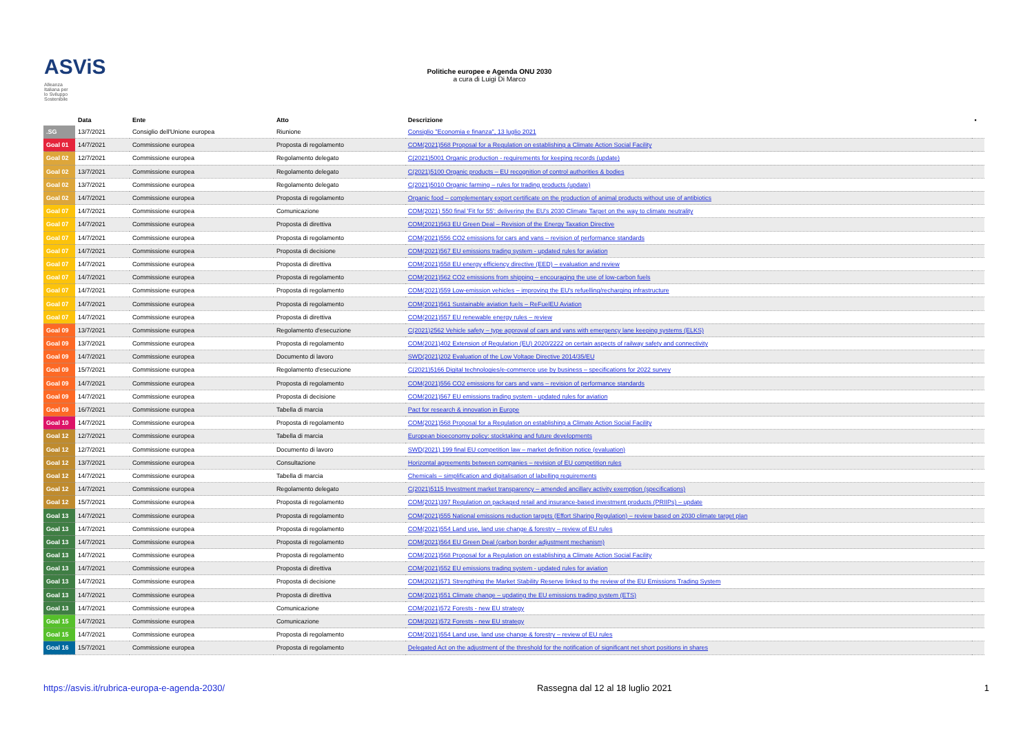ASViS Alleanza Italiana per lo Sviluppo Sostenibile
Politiche europee e Agenda ONU 2030
a cura di Luigi Di Marco
| | Data | Ente | Atto | Descrizione | ▪ |
| --- | --- | --- | --- | --- | --- |
| .SG | 13/7/2021 | Consiglio dell'Unione europea | Riunione | Consiglio "Economia e finanza", 13 luglio 2021 | |
| Goal 01 | 14/7/2021 | Commissione europea | Proposta di regolamento | COM(2021)568 Proposal for a Regulation on establishing a Climate Action Social Facility | |
| Goal 02 | 12/7/2021 | Commissione europea | Regolamento delegato | C(2021)5001 Organic production - requirements for keeping records (update) | |
| Goal 02 | 13/7/2021 | Commissione europea | Regolamento delegato | C(2021)5100 Organic products – EU recognition of control authorities & bodies | |
| Goal 02 | 13/7/2021 | Commissione europea | Regolamento delegato | C(2021)5010 Organic farming – rules for trading products (update) | |
| Goal 02 | 14/7/2021 | Commissione europea | Proposta di regolamento | Organic food – complementary export certificate on the production of animal products without use of antibiotics | |
| Goal 07 | 14/7/2021 | Commissione europea | Comunicazione | COM(2021) 550 final 'Fit for 55': delivering the EU's 2030 Climate Target on the way to climate neutrality | |
| Goal 07 | 14/7/2021 | Commissione europea | Proposta di direttiva | COM(2021)563 EU Green Deal – Revision of the Energy Taxation Directive | |
| Goal 07 | 14/7/2021 | Commissione europea | Proposta di regolamento | COM(2021)556 CO2 emissions for cars and vans – revision of performance standards | |
| Goal 07 | 14/7/2021 | Commissione europea | Proposta di decisione | COM(2021)567 EU emissions trading system - updated rules for aviation | |
| Goal 07 | 14/7/2021 | Commissione europea | Proposta di direttiva | COM(2021)558 EU energy efficiency directive (EED) – evaluation and review | |
| Goal 07 | 14/7/2021 | Commissione europea | Proposta di regolamento | COM(2021)562 CO2 emissions from shipping – encouraging the use of low-carbon fuels | |
| Goal 07 | 14/7/2021 | Commissione europea | Proposta di regolamento | COM(2021)559 Low-emission vehicles – improving the EU's refuelling/recharging infrastructure | |
| Goal 07 | 14/7/2021 | Commissione europea | Proposta di regolamento | COM(2021)561 Sustainable aviation fuels – ReFuelEU Aviation | |
| Goal 07 | 14/7/2021 | Commissione europea | Proposta di direttiva | COM(2021)557 EU renewable energy rules – review | |
| Goal 09 | 13/7/2021 | Commissione europea | Regolamento d'esecuzione | C(2021)2562 Vehicle safety – type approval of cars and vans with emergency lane keeping systems (ELKS) | |
| Goal 09 | 13/7/2021 | Commissione europea | Proposta di regolamento | COM(2021)402 Extension of Regulation (EU) 2020/2222 on certain aspects of railway safety and connectivity | |
| Goal 09 | 14/7/2021 | Commissione europea | Documento di lavoro | SWD(2021)202 Evaluation of the Low Voltage Directive 2014/35/EU | |
| Goal 09 | 15/7/2021 | Commissione europea | Regolamento d'esecuzione | C(2021)5166 Digital technologies/e-commerce use by business – specifications for 2022 survey | |
| Goal 09 | 14/7/2021 | Commissione europea | Proposta di regolamento | COM(2021)556 CO2 emissions for cars and vans – revision of performance standards | |
| Goal 09 | 14/7/2021 | Commissione europea | Proposta di decisione | COM(2021)567 EU emissions trading system - updated rules for aviation | |
| Goal 09 | 16/7/2021 | Commissione europea | Tabella di marcia | Pact for research & innovation in Europe | |
| Goal 10 | 14/7/2021 | Commissione europea | Proposta di regolamento | COM(2021)568 Proposal for a Regulation on establishing a Climate Action Social Facility | |
| Goal 12 | 12/7/2021 | Commissione europea | Tabella di marcia | European bioeconomy policy: stocktaking and future developments | |
| Goal 12 | 12/7/2021 | Commissione europea | Documento di lavoro | SWD(2021) 199 final EU competition law – market definition notice (evaluation) | |
| Goal 12 | 13/7/2021 | Commissione europea | Consultazione | Horizontal agreements between companies – revision of EU competition rules | |
| Goal 12 | 14/7/2021 | Commissione europea | Tabella di marcia | Chemicals – simplification and digitalisation of labelling requirements | |
| Goal 12 | 14/7/2021 | Commissione europea | Regolamento delegato | C(2021)5115 Investment market transparency – amended ancillary activity exemption (specifications) | |
| Goal 12 | 15/7/2021 | Commissione europea | Proposta di regolamento | COM(2021)397 Regulation on packaged retail and insurance-based investment products (PRIIPs) – update | |
| Goal 13 | 14/7/2021 | Commissione europea | Proposta di regolamento | COM(2021)555 National emissions reduction targets (Effort Sharing Regulation) – review based on 2030 climate target plan | |
| Goal 13 | 14/7/2021 | Commissione europea | Proposta di regolamento | COM(2021)554 Land use, land use change & forestry – review of EU rules | |
| Goal 13 | 14/7/2021 | Commissione europea | Proposta di regolamento | COM(2021)564 EU Green Deal (carbon border adjustment mechanism) | |
| Goal 13 | 14/7/2021 | Commissione europea | Proposta di regolamento | COM(2021)568 Proposal for a Regulation on establishing a Climate Action Social Facility | |
| Goal 13 | 14/7/2021 | Commissione europea | Proposta di direttiva | COM(2021)552 EU emissions trading system - updated rules for aviation | |
| Goal 13 | 14/7/2021 | Commissione europea | Proposta di decisione | COM(2021)571 Strengthing the Market Stability Reserve linked to the review of the EU Emissions Trading System | |
| Goal 13 | 14/7/2021 | Commissione europea | Proposta di direttiva | COM(2021)551 Climate change – updating the EU emissions trading system (ETS) | |
| Goal 13 | 14/7/2021 | Commissione europea | Comunicazione | COM(2021)572 Forests - new EU strategy | |
| Goal 15 | 14/7/2021 | Commissione europea | Comunicazione | COM(2021)572 Forests - new EU strategy | |
| Goal 15 | 14/7/2021 | Commissione europea | Proposta di regolamento | COM(2021)554 Land use, land use change & forestry – review of EU rules | |
| Goal 16 | 15/7/2021 | Commissione europea | Proposta di regolamento | Delegated Act on the adjustment of the threshold for the notification of significant net short positions in shares | |
https://asvis.it/rubrica-europa-e-agenda-2030/ Rassegna dal 12 al 18 luglio 2021 1